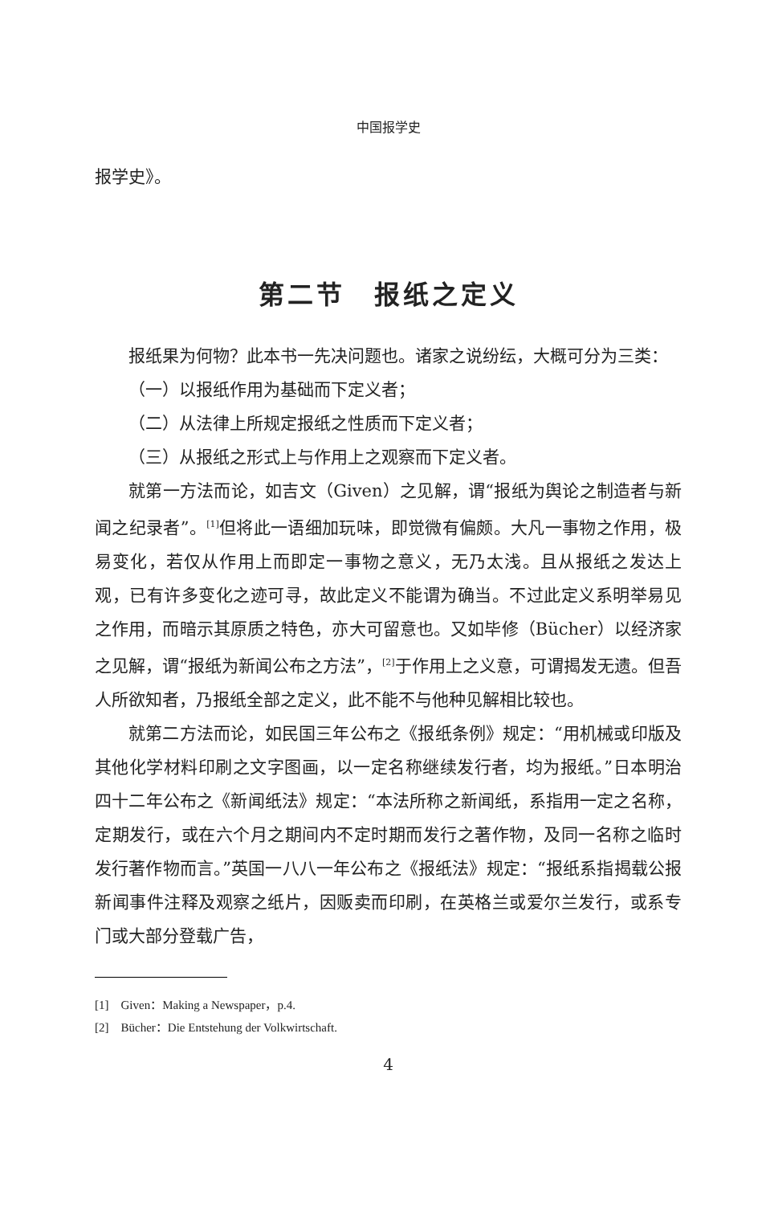中国报学史
报学史》。
第二节　报纸之定义
报纸果为何物？此本书一先决问题也。诸家之说纷纭，大概可分为三类：
（一）以报纸作用为基础而下定义者；
（二）从法律上所规定报纸之性质而下定义者；
（三）从报纸之形式上与作用上之观察而下定义者。
就第一方法而论，如吉文（Given）之见解，谓“报纸为舆论之制造者与新闻之纪录者”。<sup>[1]</sup>但将此一语细加玩味，即觉微有偏颇。大凡一事物之作用，极易变化，若仅从作用上而即定一事物之意义，无乃太浅。且从报纸之发达上观，已有许多变化之迹可寻，故此定义不能谓为确当。不过此定义系明举易见之作用，而暗示其原质之特色，亦大可留意也。又如毕修（Bücher）以经济家之见解，谓“报纸为新闻公布之方法”，<sup>[2]</sup>于作用上之义意，可谓揭发无遗。但吾人所欲知者，乃报纸全部之定义，此不能不与他种见解相比较也。
就第二方法而论，如民国三年公布之《报纸条例》规定：“用机械或印版及其他化学材料印刷之文字图画，以一定名称继续发行者，均为报纸。”日本明治四十二年公布之《新闻纸法》规定：“本法所称之新闻纸，系指用一定之名称，定期发行，或在六个月之期间内不定时期而发行之著作物，及同一名称之临时发行著作物而言。”英国一八八一年公布之《报纸法》规定：“报纸系指揭载公报新闻事件注释及观察之纸片，因贩卖而印刷，在英格兰或爱尔兰发行，或系专门或大部分登载广告，
[1]　Given：Making a Newspaper，p.4.
[2]　Bücher：Die Entstehung der Volkwirtschaft.
4